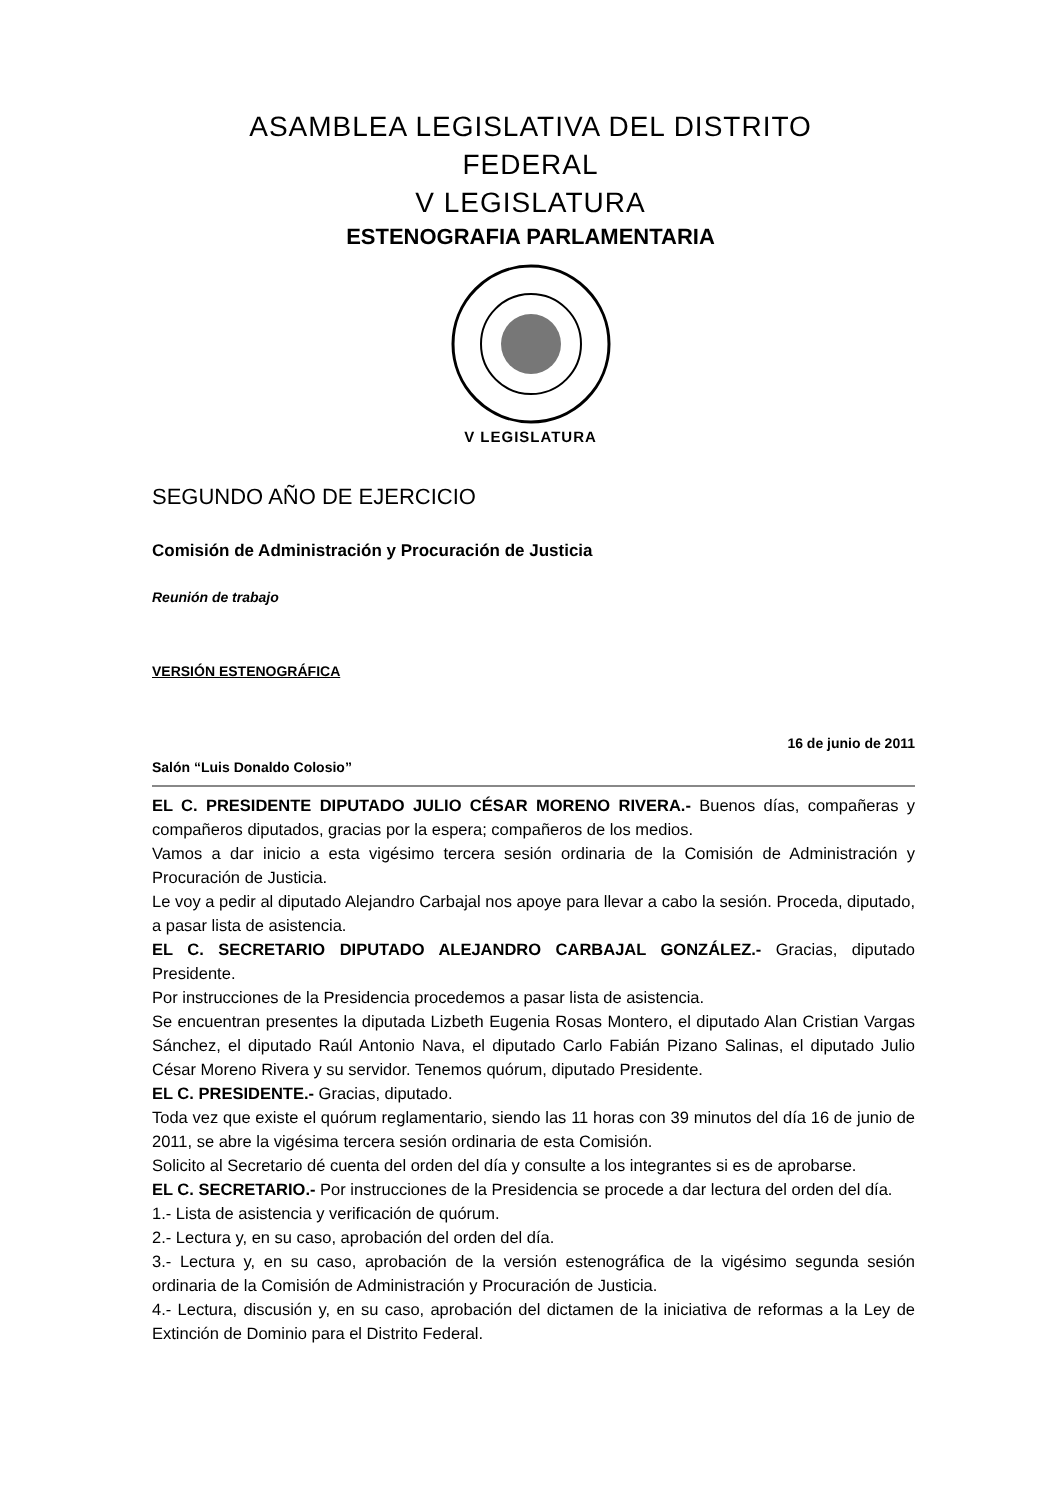ASAMBLEA LEGISLATIVA DEL DISTRITO
FEDERAL
V LEGISLATURA
ESTENOGRAFIA PARLAMENTARIA
V LEGISLATURA
SEGUNDO AÑO DE EJERCICIO
Comisión de Administración y Procuración de Justicia
Reunión de trabajo
VERSIÓN ESTENOGRÁFICA
16 de junio de 2011
Salón “Luis Donaldo Colosio”
EL C. PRESIDENTE DIPUTADO JULIO CÉSAR MORENO RIVERA.- Buenos días, compañeras y compañeros diputados, gracias por la espera; compañeros de los medios.
Vamos a dar inicio a esta vigésimo tercera sesión ordinaria de la Comisión de Administración y Procuración de Justicia.
Le voy a pedir al diputado Alejandro Carbajal nos apoye para llevar a cabo la sesión. Proceda, diputado, a pasar lista de asistencia.
EL C. SECRETARIO DIPUTADO ALEJANDRO CARBAJAL GONZÁLEZ.- Gracias, diputado Presidente.
Por instrucciones de la Presidencia procedemos a pasar lista de asistencia.
Se encuentran presentes la diputada Lizbeth Eugenia Rosas Montero, el diputado Alan Cristian Vargas Sánchez, el diputado Raúl Antonio Nava, el diputado Carlo Fabián Pizano Salinas, el diputado Julio César Moreno Rivera y su servidor. Tenemos quórum, diputado Presidente.
EL C. PRESIDENTE.- Gracias, diputado.
Toda vez que existe el quórum reglamentario, siendo las 11 horas con 39 minutos del día 16 de junio de 2011, se abre la vigésima tercera sesión ordinaria de esta Comisión.
Solicito al Secretario dé cuenta del orden del día y consulte a los integrantes si es de aprobarse.
EL C. SECRETARIO.- Por instrucciones de la Presidencia se procede a dar lectura del orden del día.
1.- Lista de asistencia y verificación de quórum.
2.- Lectura y, en su caso, aprobación del orden del día.
3.- Lectura y, en su caso, aprobación de la versión estenográfica de la vigésimo segunda sesión ordinaria de la Comisión de Administración y Procuración de Justicia.
4.- Lectura, discusión y, en su caso, aprobación del dictamen de la iniciativa de reformas a la Ley de Extinción de Dominio para el Distrito Federal.